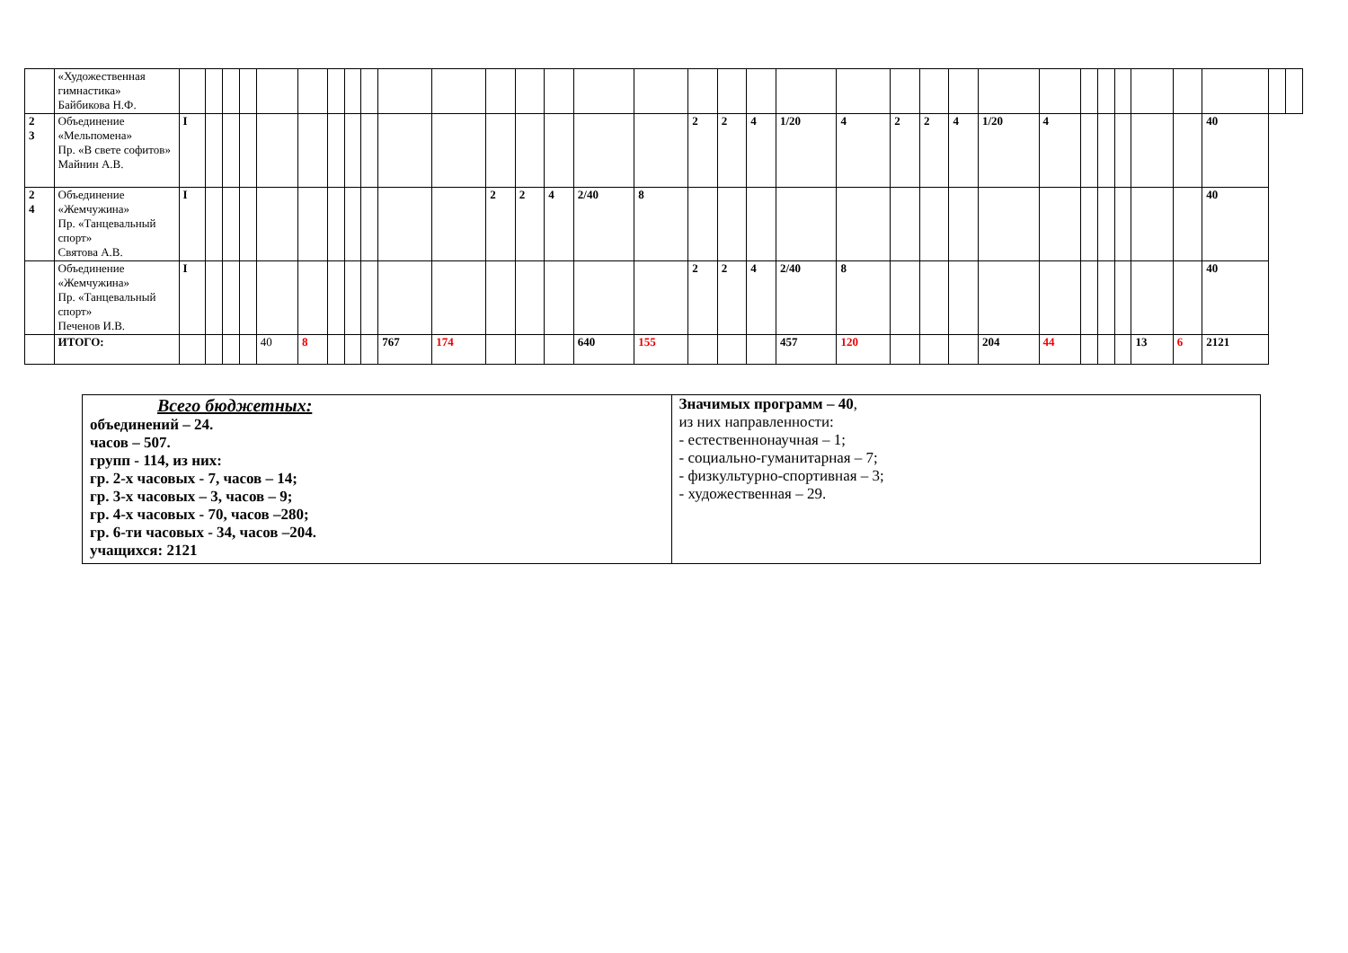| | «Художественная гимнастика» Байбикова Н.Ф. | | | | | | | | | | | | | | | | | | | | | | | | | | | | | | | | | | |
| 2 3 | Объединение «Мельпомена» Пр. «В свете софитов» Майнин А.В. | I | | | | | | | | | | | | | | | | 2 | 2 | 4 | 1/20 | 4 | 2 | 2 | 4 | 1/20 | 4 | | | | | | 40 | | |
| 2 4 | Объединение «Жемчужина» Пр. «Танцевальный спорт» Святова А.В. | I | | | | | | | | | | | 2 | 2 | 4 | 2/40 | 8 | | | | | | | | | | | | | | | | 40 | | |
| | Объединение «Жемчужина» Пр. «Танцевальный спорт» Печенов И.В. | I | | | | | | | | | | | | | | | | 2 | 2 | 4 | 2/40 | 8 | | | | | | | | | | | 40 | | |
| | ИТОГО: | | | | | 40 | 8 | | | | 767 | 174 | | | | 640 | 155 | | | | 457 | 120 | | | | 204 | 44 | | | | 13 | 6 | 2121 | | |
| Всего бюджетных: объединений – 24. часов – 507. групп - 114, из них: гр. 2-х часовых - 7, часов – 14; гр. 3-х часовых – 3, часов – 9; гр. 4-х часовых - 70, часов –280; гр. 6-ти часовых - 34, часов –204. учащихся: 2121 | Значимых программ – 40 , из них направленности: - естественнонаучная – 1; - социально-гуманитарная – 7; - физкультурно-спортивная – 3; - художественная – 29. |